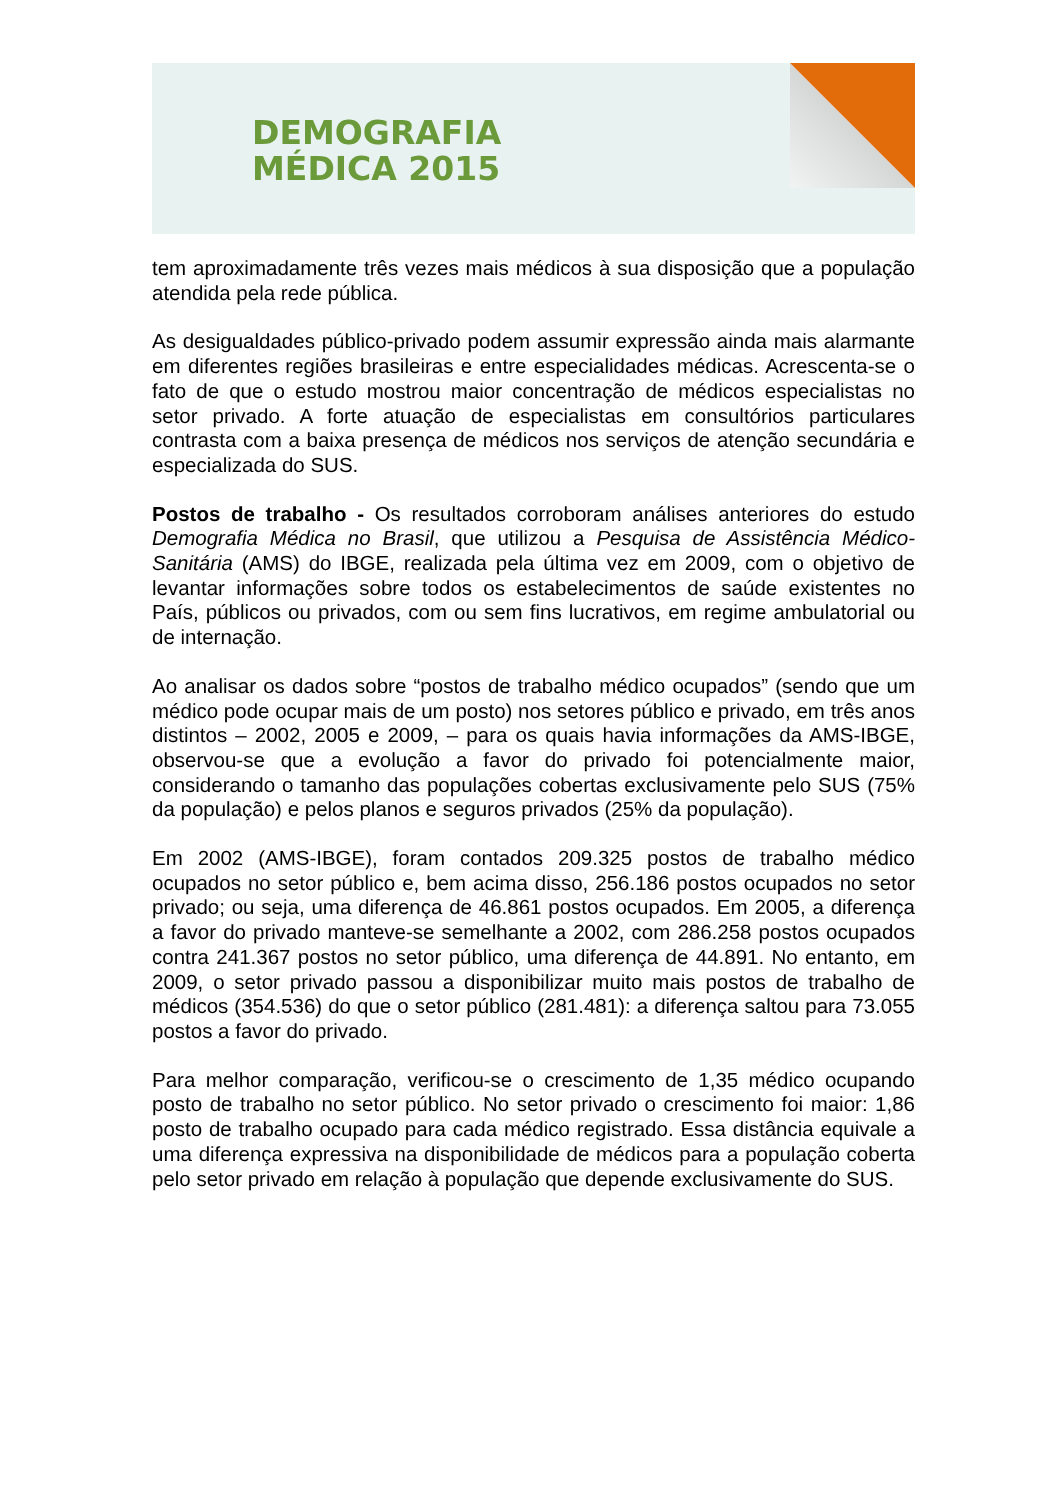DEMOGRAFIA
MÉDICA 2015
tem aproximadamente três vezes mais médicos à sua disposição que a população atendida pela rede pública.
As desigualdades público-privado podem assumir expressão ainda mais alarmante em diferentes regiões brasileiras e entre especialidades médicas. Acrescenta-se o fato de que o estudo mostrou maior concentração de médicos especialistas no setor privado. A forte atuação de especialistas em consultórios particulares contrasta com a baixa presença de médicos nos serviços de atenção secundária e especializada do SUS.
Postos de trabalho - Os resultados corroboram análises anteriores do estudo Demografia Médica no Brasil, que utilizou a Pesquisa de Assistência Médico-Sanitária (AMS) do IBGE, realizada pela última vez em 2009, com o objetivo de levantar informações sobre todos os estabelecimentos de saúde existentes no País, públicos ou privados, com ou sem fins lucrativos, em regime ambulatorial ou de internação.
Ao analisar os dados sobre “postos de trabalho médico ocupados” (sendo que um médico pode ocupar mais de um posto) nos setores público e privado, em três anos distintos – 2002, 2005 e 2009, – para os quais havia informações da AMS-IBGE, observou-se que a evolução a favor do privado foi potencialmente maior, considerando o tamanho das populações cobertas exclusivamente pelo SUS (75% da população) e pelos planos e seguros privados (25% da população).
Em 2002 (AMS-IBGE), foram contados 209.325 postos de trabalho médico ocupados no setor público e, bem acima disso, 256.186 postos ocupados no setor privado; ou seja, uma diferença de 46.861 postos ocupados. Em 2005, a diferença a favor do privado manteve-se semelhante a 2002, com 286.258 postos ocupados contra 241.367 postos no setor público, uma diferença de 44.891. No entanto, em 2009, o setor privado passou a disponibilizar muito mais postos de trabalho de médicos (354.536) do que o setor público (281.481): a diferença saltou para 73.055 postos a favor do privado.
Para melhor comparação, verificou-se o crescimento de 1,35 médico ocupando posto de trabalho no setor público. No setor privado o crescimento foi maior: 1,86 posto de trabalho ocupado para cada médico registrado. Essa distância equivale a uma diferença expressiva na disponibilidade de médicos para a população coberta pelo setor privado em relação à população que depende exclusivamente do SUS.